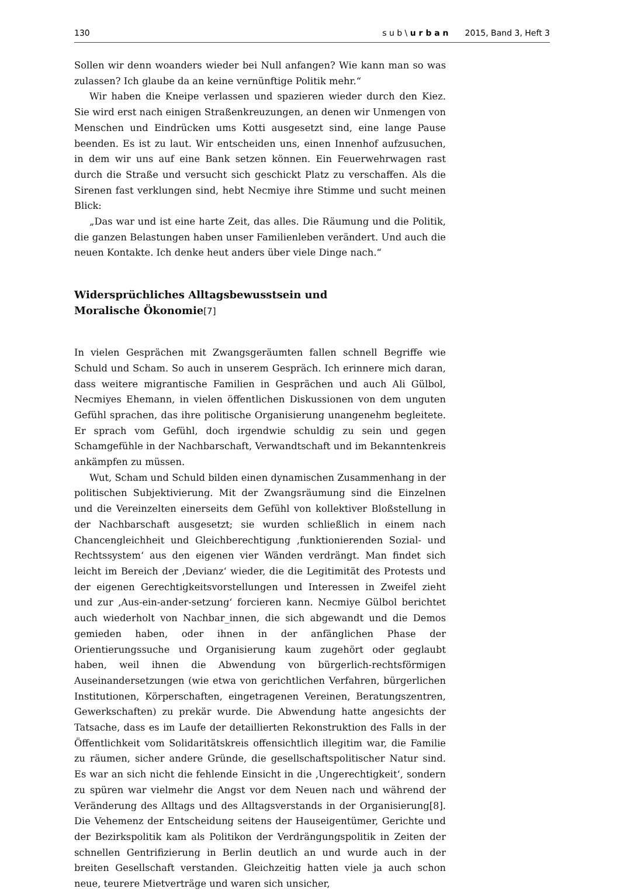130 s u b \ u r b a n 2015, Band 3, Heft 3
Sollen wir denn woanders wieder bei Null anfangen? Wie kann man so was zulassen? Ich glaube da an keine vernünftige Politik mehr.“
Wir haben die Kneipe verlassen und spazieren wieder durch den Kiez. Sie wird erst nach einigen Straßenkreuzungen, an denen wir Unmengen von Menschen und Eindrücken ums Kotti ausgesetzt sind, eine lange Pause beenden. Es ist zu laut. Wir entscheiden uns, einen Innenhof aufzusuchen, in dem wir uns auf eine Bank setzen können. Ein Feuerwehrwagen rast durch die Straße und versucht sich geschickt Platz zu verschaffen. Als die Sirenen fast verklungen sind, hebt Necmiye ihre Stimme und sucht meinen Blick:
„Das war und ist eine harte Zeit, das alles. Die Räumung und die Politik, die ganzen Belastungen haben unser Familienleben verändert. Und auch die neuen Kontakte. Ich denke heut anders über viele Dinge nach.“
Widersprüchliches Alltagsbewusstsein und
Moralische Ökonomie[7]
In vielen Gesprächen mit Zwangsgeräumten fallen schnell Begriffe wie Schuld und Scham. So auch in unserem Gespräch. Ich erinnere mich daran, dass weitere migrantische Familien in Gesprächen und auch Ali Gülbol, Necmiyes Ehemann, in vielen öffentlichen Diskussionen von dem unguten Gefühl sprachen, das ihre politische Organisierung unangenehm begleitete. Er sprach vom Gefühl, doch irgendwie schuldig zu sein und gegen Schamgefühle in der Nachbarschaft, Verwandtschaft und im Bekanntenkreis ankämpfen zu müssen.
Wut, Scham und Schuld bilden einen dynamischen Zusammenhang in der politischen Subjektivierung. Mit der Zwangsräumung sind die Einzelnen und die Vereinzelten einerseits dem Gefühl von kollektiver Bloßstellung in der Nachbarschaft ausgesetzt; sie wurden schließlich in einem nach Chancengleichheit und Gleichberechtigung ‚funktionierenden Sozial- und Rechtssystem‘ aus den eigenen vier Wänden verdrängt. Man findet sich leicht im Bereich der ‚Devianz‘ wieder, die die Legitimität des Protests und der eigenen Gerechtigkeitsvorstellungen und Interessen in Zweifel zieht und zur ‚Aus-ein-ander-setzung‘ forcieren kann. Necmiye Gülbol berichtet auch wiederholt von Nachbar_innen, die sich abgewandt und die Demos gemieden haben, oder ihnen in der anfänglichen Phase der Orientierungssuche und Organisierung kaum zugehört oder geglaubt haben, weil ihnen die Abwendung von bürgerlich-rechtsförmigen Auseinandersetzungen (wie etwa von gerichtlichen Verfahren, bürgerlichen Institutionen, Körperschaften, eingetragenen Vereinen, Beratungszentren, Gewerkschaften) zu prekär wurde. Die Abwendung hatte angesichts der Tatsache, dass es im Laufe der detaillierten Rekonstruktion des Falls in der Öffentlichkeit vom Solidaritätskreis offensichtlich illegitim war, die Familie zu räumen, sicher andere Gründe, die gesellschaftspolitischer Natur sind. Es war an sich nicht die fehlende Einsicht in die ‚Ungerechtigkeit‘, sondern zu spüren war vielmehr die Angst vor dem Neuen nach und während der Veränderung des Alltags und des Alltagsverstands in der Organisierung[8]. Die Vehemenz der Entscheidung seitens der Hauseigentümer, Gerichte und der Bezirkspolitik kam als Politikon der Verdrängungspolitik in Zeiten der schnellen Gentrifizierung in Berlin deutlich an und wurde auch in der breiten Gesellschaft verstanden. Gleichzeitig hatten viele ja auch schon neue, teurere Mietverträge und waren sich unsicher,